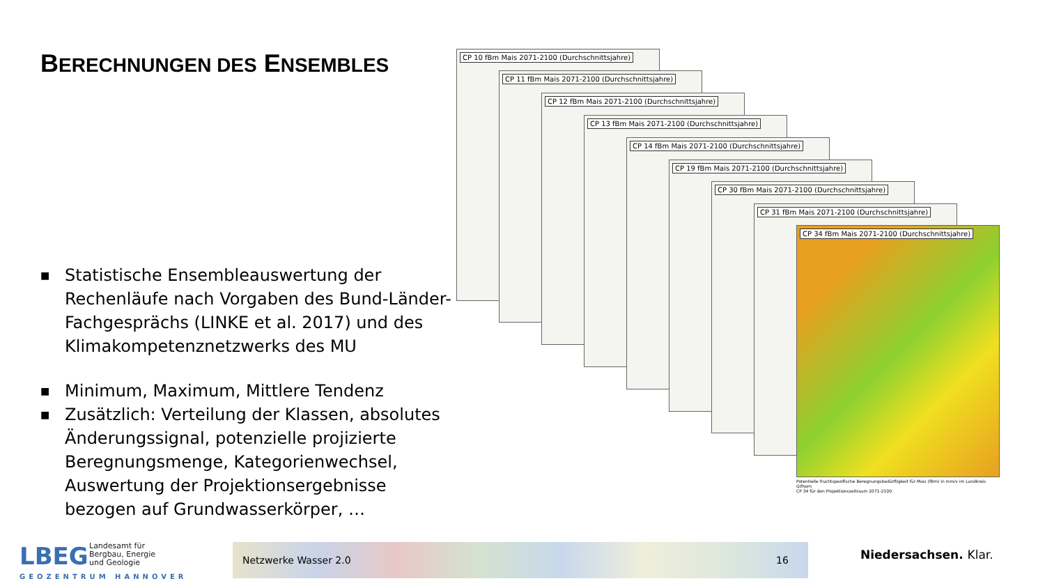BERECHNUNGEN DES ENSEMBLES
■ Statistische Ensembleauswertung der Rechenläufe nach Vorgaben des Bund-Länder-Fachgesprächs (LINKE et al. 2017) und des Klimakompetenznetzwerks des MU
■ Minimum, Maximum, Mittlere Tendenz
■ Zusätzlich: Verteilung der Klassen, absolutes Änderungssignal, potenzielle projizierte Beregnungsmenge, Kategorienwechsel, Auswertung der Projektionsergebnisse bezogen auf Grundwasserkörper, …
CP 10 fBm Mais 2071-2100 (Durchschnittsjahre)
CP 11 fBm Mais 2071-2100 (Durchschnittsjahre)
CP 12 fBm Mais 2071-2100 (Durchschnittsjahre)
CP 13 fBm Mais 2071-2100 (Durchschnittsjahre)
CP 14 fBm Mais 2071-2100 (Durchschnittsjahre)
CP 19 fBm Mais 2071-2100 (Durchschnittsjahre)
CP 30 fBm Mais 2071-2100 (Durchschnittsjahre)
CP 31 fBm Mais 2071-2100 (Durchschnittsjahre)
CP 34 fBm Mais 2071-2100 (Durchschnittsjahre)
Potentielle fruchtspezifische Beregnungsbedürftigkeit für Mais (fBm) in mm/v im Landkreis Gifhorn
CP 34 für den Projektionszeitraum 2071-2100
LBEG
Landesamt für
Bergbau, Energie
und Geologie
GEOZENTRUM HANNOVER
Netzwerke Wasser 2.0 16 Niedersachsen. Klar.